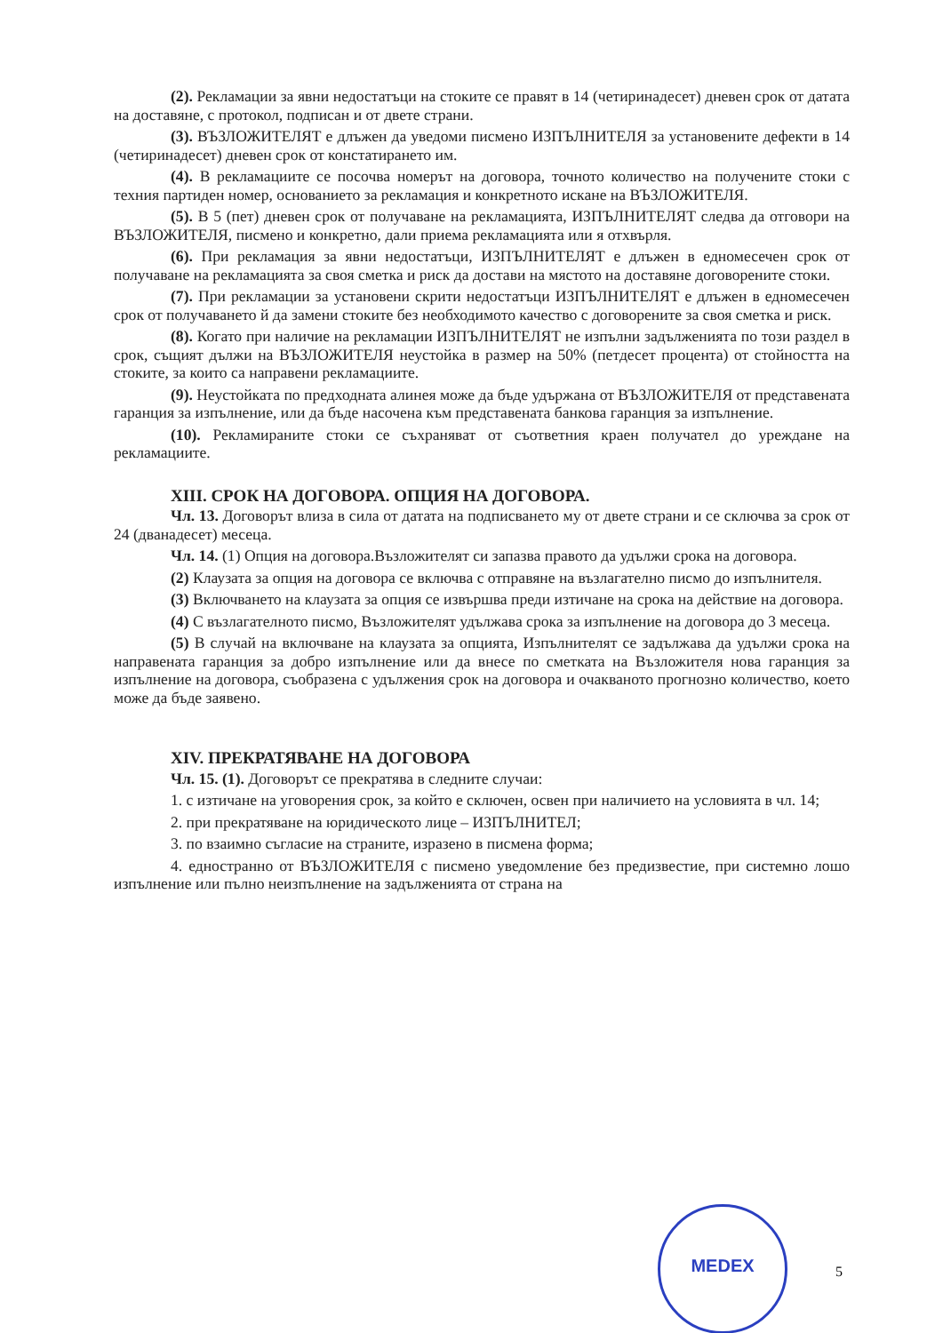(2). Рекламации за явни недостатъци на стоките се правят в 14 (четиринадесет) дневен срок от датата на доставяне, с протокол, подписан и от двете страни.
(3). ВЪЗЛОЖИТЕЛЯТ е длъжен да уведоми писмено ИЗПЪЛНИТЕЛЯ за установените дефекти в 14 (четиринадесет) дневен срок от констатирането им.
(4). В рекламациите се посочва номерът на договора, точното количество на получените стоки с техния партиден номер, основанието за рекламация и конкретното искане на ВЪЗЛОЖИТЕЛЯ.
(5). В 5 (пет) дневен срок от получаване на рекламацията, ИЗПЪЛНИТЕЛЯТ следва да отговори на ВЪЗЛОЖИТЕЛЯ, писмено и конкретно, дали приема рекламацията или я отхвърля.
(6). При рекламация за явни недостатъци, ИЗПЪЛНИТЕЛЯТ е длъжен в едномесечен срок от получаване на рекламацията за своя сметка и риск да достави на мястото на доставяне договорените стоки.
(7). При рекламации за установени скрити недостатъци ИЗПЪЛНИТЕЛЯТ е длъжен в едномесечен срок от получаването й да замени стоките без необходимото качество с договорените за своя сметка и риск.
(8). Когато при наличие на рекламации ИЗПЪЛНИТЕЛЯТ не изпълни задълженията по този раздел в срок, същият дължи на ВЪЗЛОЖИТЕЛЯ неустойка в размер на 50% (петдесет процента) от стойността на стоките, за които са направени рекламациите.
(9). Неустойката по предходната алинея може да бъде удържана от ВЪЗЛОЖИТЕЛЯ от представената гаранция за изпълнение, или да бъде насочена към представената банкова гаранция за изпълнение.
(10). Рекламираните стоки се съхраняват от съответния краен получател до уреждане на рекламациите.
XIII. СРОК НА ДОГОВОРА. ОПЦИЯ НА ДОГОВОРА.
Чл. 13. Договорът влиза в сила от датата на подписването му от двете страни и се сключва за срок от 24 (дванадесет) месеца.
Чл. 14. (1) Опция на договора.Възложителят си запазва правото да удължи срока на договора.
(2) Клаузата за опция на договора се включва с отправяне на възлагателно писмо до изпълнителя.
(3) Включването на клаузата за опция се извършва преди изтичане на срока на действие на договора.
(4) С възлагателното писмо, Възложителят удължава срока за изпълнение на договора до 3 месеца.
(5) В случай на включване на клаузата за опцията, Изпълнителят се задължава да удължи срока на направената гаранция за добро изпълнение или да внесе по сметката на Възложителя нова гаранция за изпълнение на договора, съобразена с удължения срок на договора и очакваното прогнозно количество, което може да бъде заявено.
XIV. ПРЕКРАТЯВАНЕ НА ДОГОВОРА
Чл. 15. (1). Договорът се прекратява в следните случаи:
1. с изтичане на уговорения срок, за който е сключен, освен при наличието на условията в чл. 14;
2. при прекратяване на юридическото лице – ИЗПЪЛНИТЕЛ;
3. по взаимно съгласие на страните, изразено в писмена форма;
4. едностранно от ВЪЗЛОЖИТЕЛЯ с писмено уведомление без предизвестие, при системно лошо изпълнение или пълно неизпълнение на задълженията от страна на
MEDEX
5